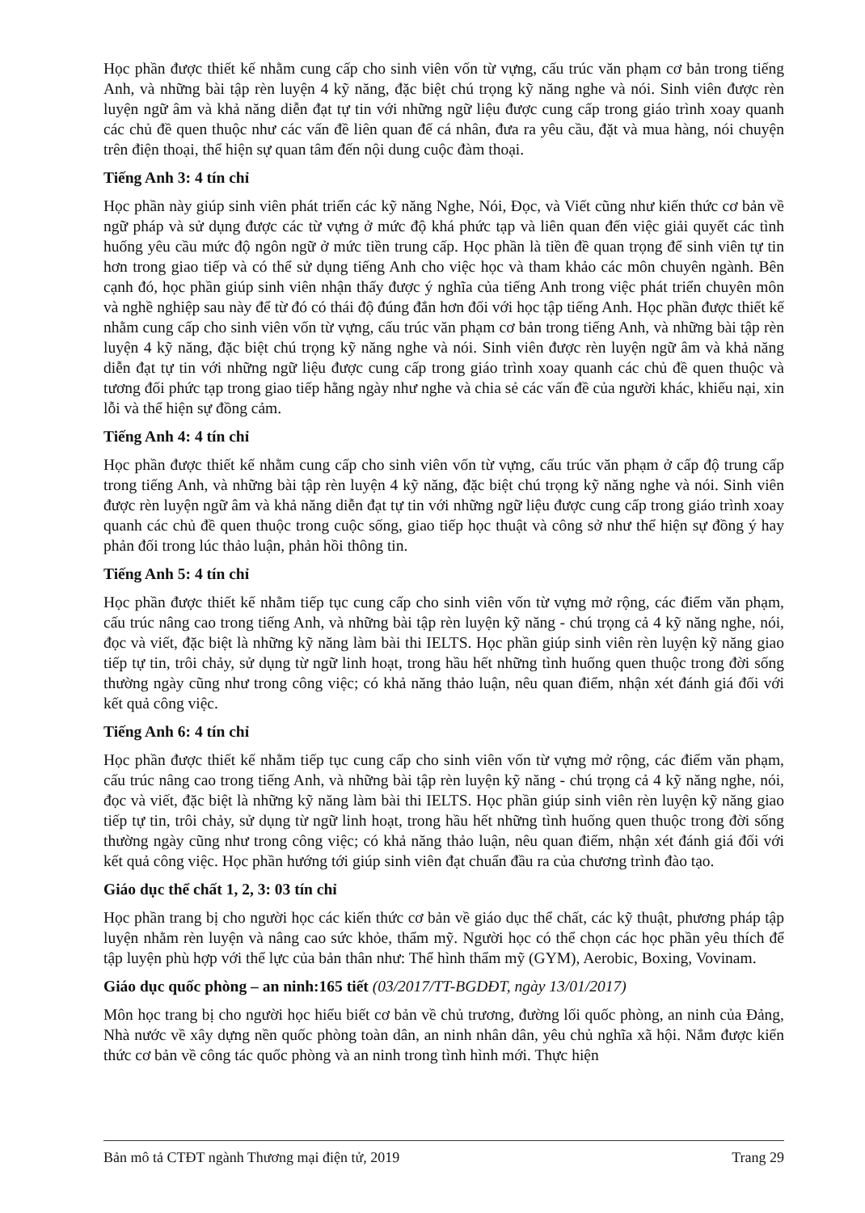Học phần được thiết kế nhằm cung cấp cho sinh viên vốn từ vựng, cấu trúc văn phạm cơ bản trong tiếng Anh, và những bài tập rèn luyện 4 kỹ năng, đặc biệt chú trọng kỹ năng nghe và nói. Sinh viên được rèn luyện ngữ âm và khả năng diễn đạt tự tin với những ngữ liệu được cung cấp trong giáo trình xoay quanh các chủ đề quen thuộc như các vấn đề liên quan đế cá nhân, đưa ra yêu cầu, đặt và mua hàng, nói chuyện trên điện thoại, thể hiện sự quan tâm đến nội dung cuộc đàm thoại.
Tiếng Anh 3: 4 tín chỉ
Học phần này giúp sinh viên phát triển các kỹ năng Nghe, Nói, Đọc, và Viết cũng như kiến thức cơ bản về ngữ pháp và sử dụng được các từ vựng ở mức độ khá phức tạp và liên quan đến việc giải quyết các tình huống yêu cầu mức độ ngôn ngữ ở mức tiền trung cấp. Học phần là tiền đề quan trọng để sinh viên tự tin hơn trong giao tiếp và có thể sử dụng tiếng Anh cho việc học và tham khảo các môn chuyên ngành. Bên cạnh đó, học phần giúp sinh viên nhận thấy được ý nghĩa của tiếng Anh trong việc phát triển chuyên môn và nghề nghiệp sau này để từ đó có thái độ đúng đắn hơn đối với học tập tiếng Anh. Học phần được thiết kế nhằm cung cấp cho sinh viên vốn từ vựng, cấu trúc văn phạm cơ bản trong tiếng Anh, và những bài tập rèn luyện 4 kỹ năng, đặc biệt chú trọng kỹ năng nghe và nói. Sinh viên được rèn luyện ngữ âm và khả năng diễn đạt tự tin với những ngữ liệu được cung cấp trong giáo trình xoay quanh các chủ đề quen thuộc và tương đối phức tạp trong giao tiếp hằng ngày như nghe và chia sẻ các vấn đề của người khác, khiếu nại, xin lỗi và thể hiện sự đồng cảm.
Tiếng Anh 4: 4 tín chỉ
Học phần được thiết kế nhằm cung cấp cho sinh viên vốn từ vựng, cấu trúc văn phạm ở cấp độ trung cấp trong tiếng Anh, và những bài tập rèn luyện 4 kỹ năng, đặc biệt chú trọng kỹ năng nghe và nói. Sinh viên được rèn luyện ngữ âm và khả năng diễn đạt tự tin với những ngữ liệu được cung cấp trong giáo trình xoay quanh các chủ đề quen thuộc trong cuộc sống, giao tiếp học thuật và công sở như thể hiện sự đồng ý hay phản đối trong lúc thảo luận, phản hồi thông tin.
Tiếng Anh 5: 4 tín chỉ
Học phần được thiết kế nhằm tiếp tục cung cấp cho sinh viên vốn từ vựng mở rộng, các điểm văn phạm, cấu trúc nâng cao trong tiếng Anh, và những bài tập rèn luyện kỹ năng - chú trọng cả 4 kỹ năng nghe, nói, đọc và viết, đặc biệt là những kỹ năng làm bài thi IELTS. Học phần giúp sinh viên rèn luyện kỹ năng giao tiếp tự tin, trôi chảy, sử dụng từ ngữ linh hoạt, trong hầu hết những tình huống quen thuộc trong đời sống thường ngày cũng như trong công việc; có khả năng thảo luận, nêu quan điểm, nhận xét đánh giá đối với kết quả công việc.
Tiếng Anh 6: 4 tín chỉ
Học phần được thiết kế nhằm tiếp tục cung cấp cho sinh viên vốn từ vựng mở rộng, các điểm văn phạm, cấu trúc nâng cao trong tiếng Anh, và những bài tập rèn luyện kỹ năng - chú trọng cả 4 kỹ năng nghe, nói, đọc và viết, đặc biệt là những kỹ năng làm bài thi IELTS. Học phần giúp sinh viên rèn luyện kỹ năng giao tiếp tự tin, trôi chảy, sử dụng từ ngữ linh hoạt, trong hầu hết những tình huống quen thuộc trong đời sống thường ngày cũng như trong công việc; có khả năng thảo luận, nêu quan điểm, nhận xét đánh giá đối với kết quả công việc. Học phần hướng tới giúp sinh viên đạt chuẩn đầu ra của chương trình đào tạo.
Giáo dục thể chất 1, 2, 3: 03 tín chỉ
Học phần trang bị cho người học các kiến thức cơ bản về giáo dục thể chất, các kỹ thuật, phương pháp tập luyện nhằm rèn luyện và nâng cao sức khỏe, thẩm mỹ. Người học có thể chọn các học phần yêu thích để tập luyện phù hợp với thể lực của bản thân như: Thể hình thẩm mỹ (GYM), Aerobic, Boxing, Vovinam.
Giáo dục quốc phòng – an ninh:165 tiết (03/2017/TT-BGDĐT, ngày 13/01/2017)
Môn học trang bị cho người học hiểu biết cơ bản về chủ trương, đường lối quốc phòng, an ninh của Đảng, Nhà nước về xây dựng nền quốc phòng toàn dân, an ninh nhân dân, yêu chủ nghĩa xã hội. Nắm được kiến thức cơ bản về công tác quốc phòng và an ninh trong tình hình mới. Thực hiện
Bản mô tả CTĐT ngành Thương mại điện tử, 2019 Trang 29